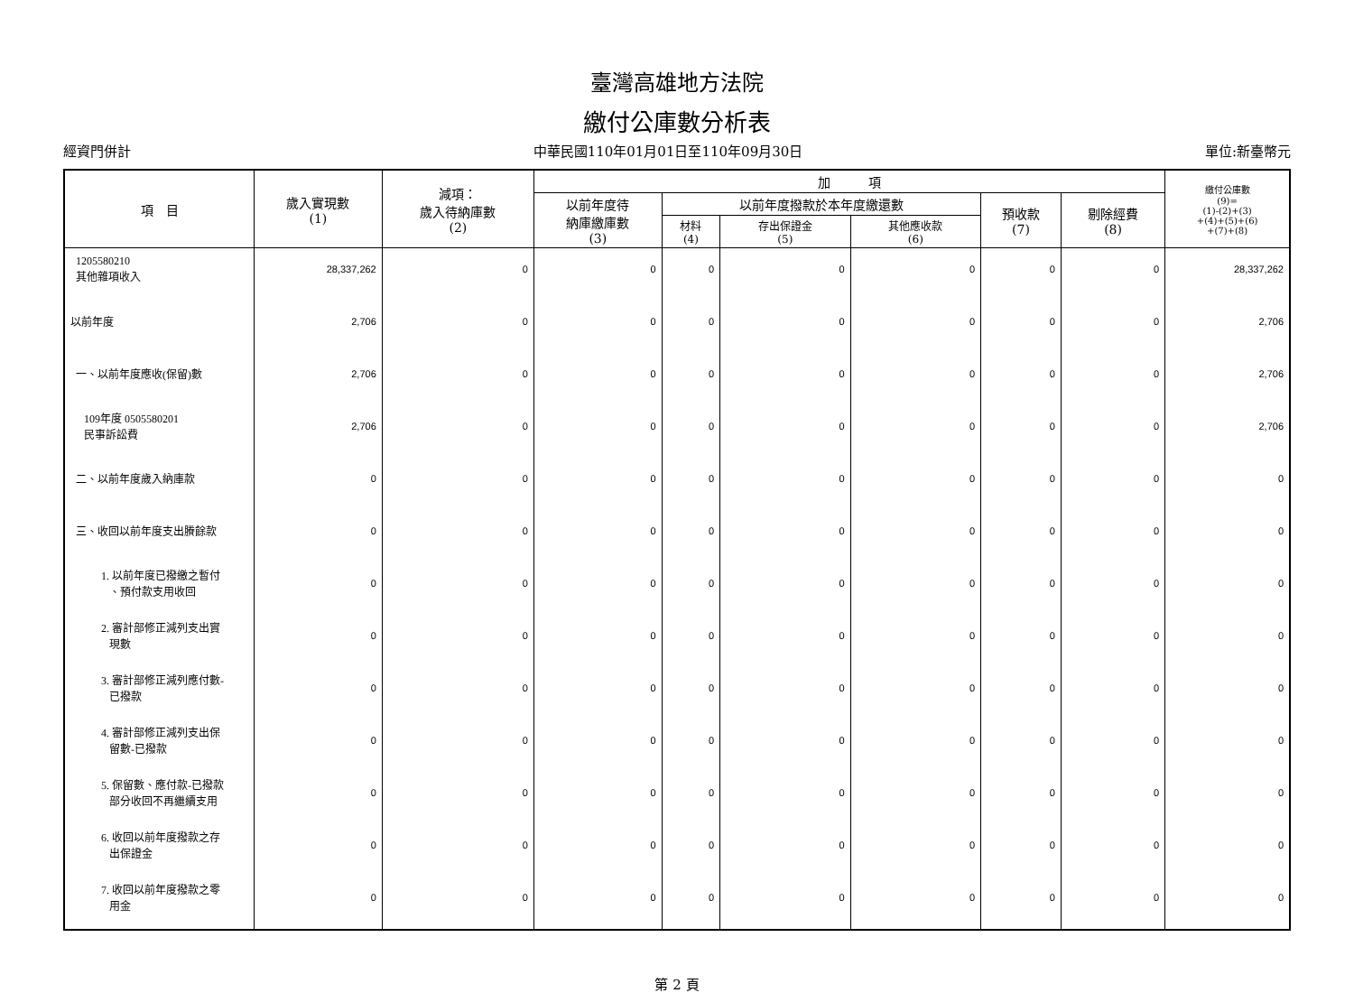臺灣高雄地方法院
繳付公庫數分析表
經資門併計 中華民國110年01月01日至110年09月30日 單位:新臺幣元
| 項 目 | 歲入實現數 (1) | 減項： 歲入待納庫數 (2) | 加 項 | | | | | | 繳付公庫數 (9)= (1)-(2)+(3) +(4)+(5)+(6) +(7)+(8) |
| --- | --- | --- | --- | --- | --- | --- | --- | --- | --- |
| | | | 以前年度待 納庫繳庫數 (3) | 以前年度撥款於本年度繳還數 | | | 預收款 (7) | 剔除經費 (8) | |
| | | | | 材料 (4) | 存出保證金 (5) | 其他應收款 (6) | | | |
| 1205580210 其他雜項收入 | 28,337,262 | 0 | 0 | 0 | 0 | 0 | 0 | 0 | 28,337,262 |
| 以前年度 | 2,706 | 0 | 0 | 0 | 0 | 0 | 0 | 0 | 2,706 |
| 一、以前年度應收(保留)數 | 2,706 | 0 | 0 | 0 | 0 | 0 | 0 | 0 | 2,706 |
| 109年度 0505580201 民事訴訟費 | 2,706 | 0 | 0 | 0 | 0 | 0 | 0 | 0 | 2,706 |
| 二、以前年度歲入納庫款 | 0 | 0 | 0 | 0 | 0 | 0 | 0 | 0 | 0 |
| 三、收回以前年度支出賸餘款 | 0 | 0 | 0 | 0 | 0 | 0 | 0 | 0 | 0 |
| 1. 以前年度已撥繳之暫付 、預付款支用收回 | 0 | 0 | 0 | 0 | 0 | 0 | 0 | 0 | 0 |
| 2. 審計部修正減列支出實 現數 | 0 | 0 | 0 | 0 | 0 | 0 | 0 | 0 | 0 |
| 3. 審計部修正減列應付數- 已撥款 | 0 | 0 | 0 | 0 | 0 | 0 | 0 | 0 | 0 |
| 4. 審計部修正減列支出保 留數-已撥款 | 0 | 0 | 0 | 0 | 0 | 0 | 0 | 0 | 0 |
| 5. 保留數、應付款-已撥款 部分收回不再繼續支用 | 0 | 0 | 0 | 0 | 0 | 0 | 0 | 0 | 0 |
| 6. 收回以前年度撥款之存 出保證金 | 0 | 0 | 0 | 0 | 0 | 0 | 0 | 0 | 0 |
| 7. 收回以前年度撥款之零 用金 | 0 | 0 | 0 | 0 | 0 | 0 | 0 | 0 | 0 |
第 2 頁